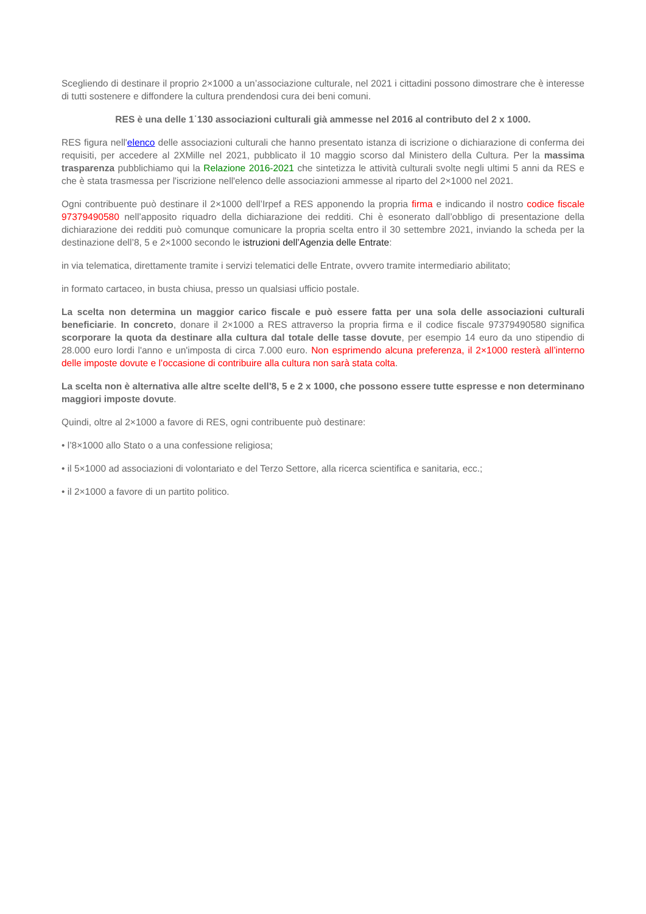Scegliendo di destinare il proprio 2×1000 a un’associazione culturale, nel 2021 i cittadini possono dimostrare che è interesse di tutti sostenere e diffondere la cultura prendendosi cura dei beni comuni.
RES è una delle 1˙130 associazioni culturali già ammesse nel 2016 al contributo del 2 x 1000.
RES figura nell'elenco delle associazioni culturali che hanno presentato istanza di iscrizione o dichiarazione di conferma dei requisiti, per accedere al 2XMille nel 2021, pubblicato il 10 maggio scorso dal Ministero della Cultura. Per la massima trasparenza pubblichiamo qui la Relazione 2016-2021 che sintetizza le attività culturali svolte negli ultimi 5 anni da RES e che è stata trasmessa per l'iscrizione nell'elenco delle associazioni ammesse al riparto del 2×1000 nel 2021.
Ogni contribuente può destinare il 2×1000 dell’Irpef a RES apponendo la propria firma e indicando il nostro codice fiscale 97379490580 nell’apposito riquadro della dichiarazione dei redditi. Chi è esonerato dall’obbligo di presentazione della dichiarazione dei redditi può comunque comunicare la propria scelta entro il 30 settembre 2021, inviando la scheda per la destinazione dell’8, 5 e 2×1000 secondo le istruzioni dell’Agenzia delle Entrate:
in via telematica, direttamente tramite i servizi telematici delle Entrate, ovvero tramite intermediario abilitato;
in formato cartaceo, in busta chiusa, presso un qualsiasi ufficio postale.
La scelta non determina un maggior carico fiscale e può essere fatta per una sola delle associazioni culturali beneficiarie. In concreto, donare il 2×1000 a RES attraverso la propria firma e il codice fiscale 97379490580 significa scorporare la quota da destinare alla cultura dal totale delle tasse dovute, per esempio 14 euro da uno stipendio di 28.000 euro lordi l'anno e un'imposta di circa 7.000 euro. Non esprimendo alcuna preferenza, il 2×1000 resterà all’interno delle imposte dovute e l’occasione di contribuire alla cultura non sarà stata colta.
La scelta non è alternativa alle altre scelte dell'8, 5 e 2 x 1000, che possono essere tutte espresse e non determinano maggiori imposte dovute.
Quindi, oltre al 2×1000 a favore di RES, ogni contribuente può destinare:
• l’8×1000 allo Stato o a una confessione religiosa;
• il 5×1000 ad associazioni di volontariato e del Terzo Settore, alla ricerca scientifica e sanitaria, ecc.;
• il 2×1000 a favore di un partito politico.